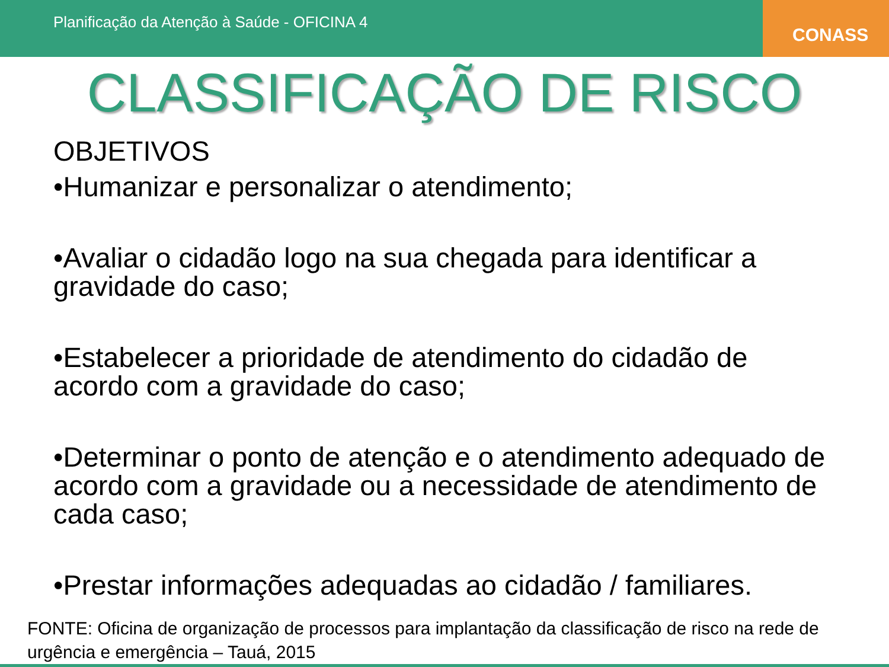Planificação da Atenção à Saúde - OFICINA 4
CONASS
CLASSIFICAÇÃO DE RISCO
OBJETIVOS
•Humanizar e personalizar o atendimento;
•Avaliar o cidadão logo na sua chegada para identificar a gravidade do caso;
•Estabelecer a prioridade de atendimento do cidadão de acordo com a gravidade do caso;
•Determinar o ponto de atenção e o atendimento adequado de acordo com a gravidade ou a necessidade de atendimento de cada caso;
•Prestar informações adequadas ao cidadão / familiares.
FONTE: Oficina de organização de processos para implantação da classificação de risco na rede de urgência e emergência – Tauá, 2015